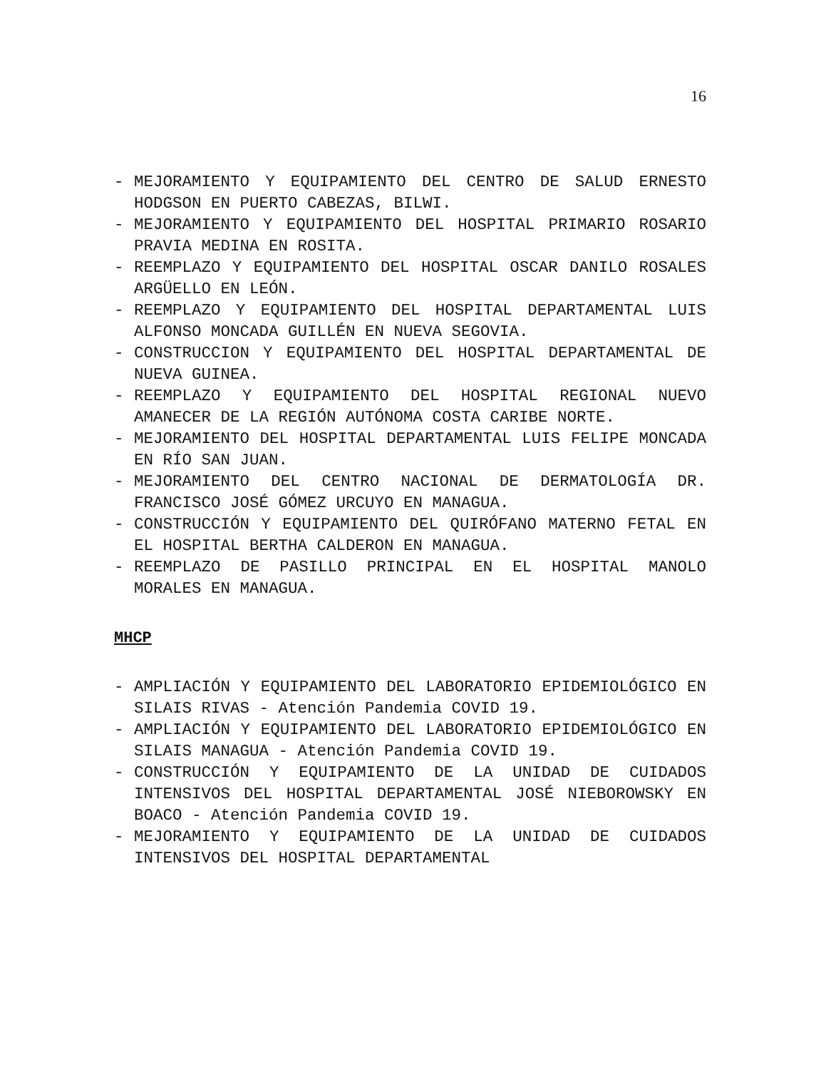16
- MEJORAMIENTO Y EQUIPAMIENTO DEL CENTRO DE SALUD ERNESTO HODGSON EN PUERTO CABEZAS, BILWI.
- MEJORAMIENTO Y EQUIPAMIENTO DEL HOSPITAL PRIMARIO ROSARIO PRAVIA MEDINA EN ROSITA.
- REEMPLAZO Y EQUIPAMIENTO DEL HOSPITAL OSCAR DANILO ROSALES ARGÜELLO EN LEÓN.
- REEMPLAZO Y EQUIPAMIENTO DEL HOSPITAL DEPARTAMENTAL LUIS ALFONSO MONCADA GUILLÉN EN NUEVA SEGOVIA.
- CONSTRUCCION Y EQUIPAMIENTO DEL HOSPITAL DEPARTAMENTAL DE NUEVA GUINEA.
- REEMPLAZO Y EQUIPAMIENTO DEL HOSPITAL REGIONAL NUEVO AMANECER DE LA REGIÓN AUTÓNOMA COSTA CARIBE NORTE.
- MEJORAMIENTO DEL HOSPITAL DEPARTAMENTAL LUIS FELIPE MONCADA EN RÍO SAN JUAN.
- MEJORAMIENTO DEL CENTRO NACIONAL DE DERMATOLOGÍA DR. FRANCISCO JOSÉ GÓMEZ URCUYO EN MANAGUA.
- CONSTRUCCIÓN Y EQUIPAMIENTO DEL QUIRÓFANO MATERNO FETAL EN EL HOSPITAL BERTHA CALDERON EN MANAGUA.
- REEMPLAZO DE PASILLO PRINCIPAL EN EL HOSPITAL MANOLO MORALES EN MANAGUA.
MHCP
- AMPLIACIÓN Y EQUIPAMIENTO DEL LABORATORIO EPIDEMIOLÓGICO EN SILAIS RIVAS - Atención Pandemia COVID 19.
- AMPLIACIÓN Y EQUIPAMIENTO DEL LABORATORIO EPIDEMIOLÓGICO EN SILAIS MANAGUA - Atención Pandemia COVID 19.
- CONSTRUCCIÓN Y EQUIPAMIENTO DE LA UNIDAD DE CUIDADOS INTENSIVOS DEL HOSPITAL DEPARTAMENTAL JOSÉ NIEBOROWSKY EN BOACO - Atención Pandemia COVID 19.
- MEJORAMIENTO Y EQUIPAMIENTO DE LA UNIDAD DE CUIDADOS INTENSIVOS DEL HOSPITAL DEPARTAMENTAL